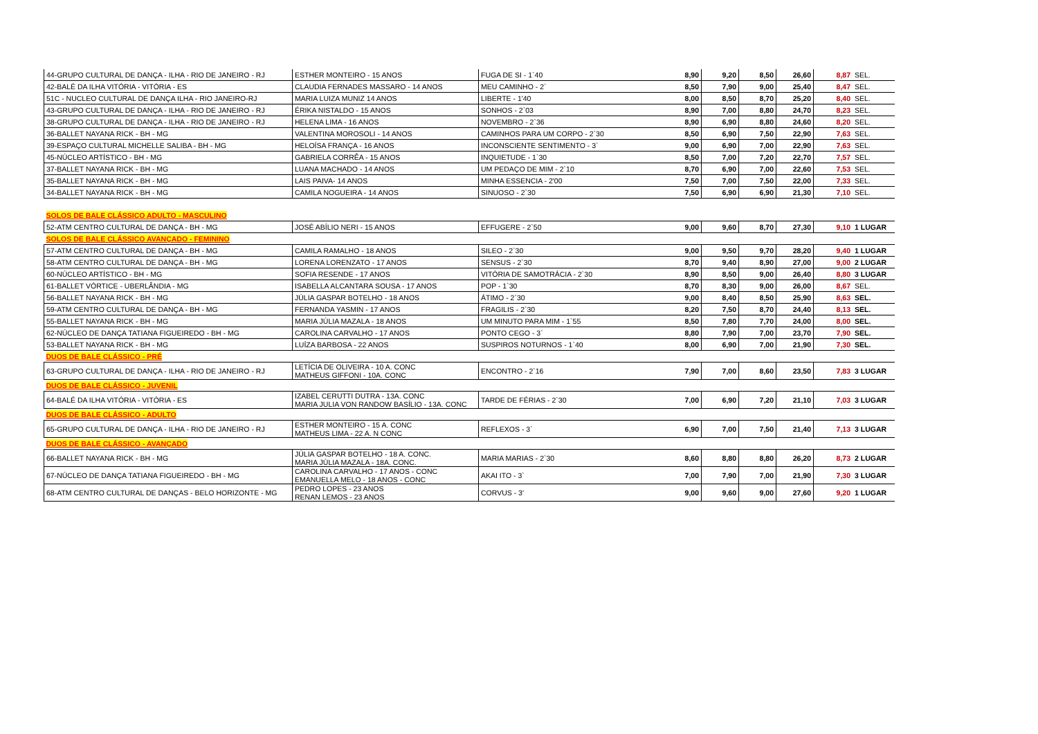| 44-GRUPO CULTURAL DE DANÇA - ILHA - RIO DE JANEIRO - RJ | ESTHER MONTEIRO - 15 ANOS | FUGA DE SI - 1`40 | 8,90 | 9,20 | 8,50 | 26,60 | 8,87 | SEL. |
| 42-BALÉ DA ILHA VITÓRIA - VITÓRIA - ES | CLAUDIA FERNADES MASSARO - 14 ANOS | MEU CAMINHO - 2` | 8,50 | 7,90 | 9,00 | 25,40 | 8,47 | SEL. |
| 51C - NUCLEO CULTURAL DE DANÇA ILHA - RIO JANEIRO-RJ | MARIA LUIZA MUNIZ 14 ANOS | LIBERTE - 1'40 | 8,00 | 8,50 | 8,70 | 25,20 | 8,40 | SEL. |
| 43-GRUPO CULTURAL DE DANÇA - ILHA - RIO DE JANEIRO - RJ | ÉRIKA NISTALDO - 15 ANOS | SONHOS - 2`03 | 8,90 | 7,00 | 8,80 | 24,70 | 8,23 | SEL. |
| 38-GRUPO CULTURAL DE DANÇA - ILHA - RIO DE JANEIRO - RJ | HELENA LIMA - 16 ANOS | NOVEMBRO - 2`36 | 8,90 | 6,90 | 8,80 | 24,60 | 8,20 | SEL. |
| 36-BALLET NAYANA RICK - BH - MG | VALENTINA MOROSOLI - 14 ANOS | CAMINHOS PARA UM CORPO - 2`30 | 8,50 | 6,90 | 7,50 | 22,90 | 7,63 | SEL. |
| 39-ESPAÇO CULTURAL MICHELLE SALIBA - BH - MG | HELOÍSA FRANÇA - 16 ANOS | INCONSCIENTE SENTIMENTO - 3` | 9,00 | 6,90 | 7,00 | 22,90 | 7,63 | SEL. |
| 45-NÚCLEO ARTÍSTICO - BH - MG | GABRIELA CORRÊA - 15 ANOS | INQUIETUDE - 1`30 | 8,50 | 7,00 | 7,20 | 22,70 | 7,57 | SEL. |
| 37-BALLET NAYANA RICK - BH - MG | LUANA MACHADO - 14 ANOS | UM PEDAÇO DE MIM - 2`10 | 8,70 | 6,90 | 7,00 | 22,60 | 7,53 | SEL. |
| 35-BALLET NAYANA RICK - BH - MG | LAIS PAIVA- 14 ANOS | MINHA ESSENCIA - 2'00 | 7,50 | 7,00 | 7,50 | 22,00 | 7,33 | SEL. |
| 34-BALLET NAYANA RICK - BH - MG | CAMILA NOGUEIRA - 14 ANOS | SINUOSO - 2`30 | 7,50 | 6,90 | 6,90 | 21,30 | 7,10 | SEL. |
| SOLOS DE BALE CLÁSSICO ADULTO - MASCULINO | | | | | | | | |
| 52-ATM CENTRO CULTURAL DE DANÇA - BH - MG | JOSÉ ABÍLIO NERI - 15 ANOS | EFFUGERE - 2`50 | 9,00 | 9,60 | 8,70 | 27,30 | 9,10 | 1 LUGAR |
| SOLOS DE BALE CLÁSSICO AVANÇADO - FEMININO | | | | | | | | |
| 57-ATM CENTRO CULTURAL DE DANÇA - BH - MG | CAMILA RAMALHO - 18 ANOS | SILEO - 2`30 | 9,00 | 9,50 | 9,70 | 28,20 | 9,40 | 1 LUGAR |
| 58-ATM CENTRO CULTURAL DE DANÇA - BH - MG | LORENA LORENZATO - 17 ANOS | SENSUS - 2`30 | 8,70 | 9,40 | 8,90 | 27,00 | 9,00 | 2 LUGAR |
| 60-NÚCLEO ARTÍSTICO - BH - MG | SOFIA RESENDE - 17 ANOS | VITÓRIA DE SAMOTRÁCIA - 2`30 | 8,90 | 8,50 | 9,00 | 26,40 | 8,80 | 3 LUGAR |
| 61-BALLET VÓRTICE - UBERLÂNDIA - MG | ISABELLA ALCANTARA SOUSA - 17 ANOS | POP - 1`30 | 8,70 | 8,30 | 9,00 | 26,00 | 8,67 | SEL. |
| 56-BALLET NAYANA RICK - BH - MG | JÚLIA GASPAR BOTELHO - 18 ANOS | ÁTIMO - 2`30 | 9,00 | 8,40 | 8,50 | 25,90 | 8,63 | SEL. |
| 59-ATM CENTRO CULTURAL DE DANÇA - BH - MG | FERNANDA YASMIN - 17 ANOS | FRAGILIS - 2`30 | 8,20 | 7,50 | 8,70 | 24,40 | 8,13 | SEL. |
| 55-BALLET NAYANA RICK - BH - MG | MARIA JÚLIA MAZALA - 18 ANOS | UM MINUTO PARA MIM - 1`55 | 8,50 | 7,80 | 7,70 | 24,00 | 8,00 | SEL. |
| 62-NÚCLEO DE DANÇA TATIANA FIGUEIREDO - BH - MG | CAROLINA CARVALHO - 17 ANOS | PONTO CEGO - 3` | 8,80 | 7,90 | 7,00 | 23,70 | 7,90 | SEL. |
| 53-BALLET NAYANA RICK - BH - MG | LUÍZA BARBOSA - 22 ANOS | SUSPIROS NOTURNOS - 1`40 | 8,00 | 6,90 | 7,00 | 21,90 | 7,30 | SEL. |
| DUOS DE BALE CLÁSSICO - PRÉ | | | | | | | | |
| 63-GRUPO CULTURAL DE DANÇA - ILHA - RIO DE JANEIRO - RJ | LETÍCIA DE OLIVEIRA - 10 A. CONC MATHEUS GIFFONI - 10A. CONC | ENCONTRO - 2`16 | 7,90 | 7,00 | 8,60 | 23,50 | 7,83 | 3 LUGAR |
| DUOS DE BALE CLÁSSICO - JUVENIL | | | | | | | | |
| 64-BALÉ DA ILHA VITÓRIA - VITÓRIA - ES | IZABEL CERUTTI DUTRA - 13A. CONC MARIA JULIA VON RANDOW BASÍLIO - 13A. CONC | TARDE DE FÉRIAS - 2`30 | 7,00 | 6,90 | 7,20 | 21,10 | 7,03 | 3 LUGAR |
| DUOS DE BALE CLÁSSICO - ADULTO | | | | | | | | |
| 65-GRUPO CULTURAL DE DANÇA - ILHA - RIO DE JANEIRO - RJ | ESTHER MONTEIRO - 15 A. CONC MATHEUS LIMA - 22 A. N CONC | REFLEXOS - 3` | 6,90 | 7,00 | 7,50 | 21,40 | 7,13 | 3 LUGAR |
| DUOS DE BALE CLÁSSICO - AVANÇADO | | | | | | | | |
| 66-BALLET NAYANA RICK - BH - MG | JÚLIA GASPAR BOTELHO - 18 A. CONC. MARIA JÚLIA MAZALA - 18A. CONC. | MARIA MARIAS - 2`30 | 8,60 | 8,80 | 8,80 | 26,20 | 8,73 | 2 LUGAR |
| 67-NÚCLEO DE DANÇA TATIANA FIGUEIREDO - BH - MG | CAROLINA CARVALHO - 17 ANOS - CONC EMANUELLA MELO - 18 ANOS - CONC | AKAI ITO - 3` | 7,00 | 7,90 | 7,00 | 21,90 | 7,30 | 3 LUGAR |
| 68-ATM CENTRO CULTURAL DE DANÇAS - BELO HORIZONTE - MG | PEDRO LOPES - 23 ANOS RENAN LEMOS - 23 ANOS | CORVUS - 3' | 9,00 | 9,60 | 9,00 | 27,60 | 9,20 | 1 LUGAR |